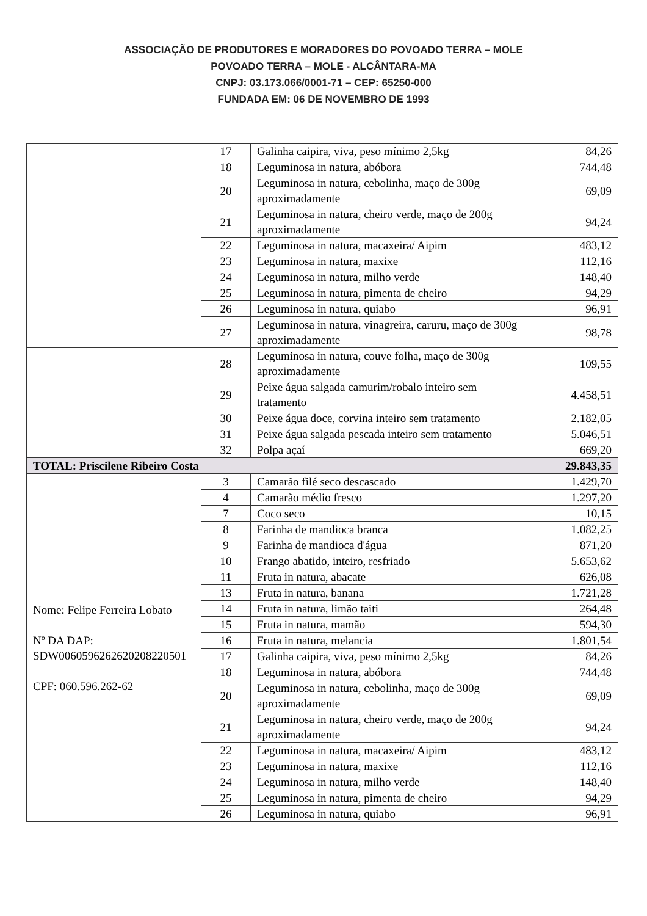ASSOCIAÇÃO DE PRODUTORES E MORADORES DO POVOADO TERRA – MOLE
POVOADO TERRA – MOLE - ALCÂNTARA-MA
CNPJ: 03.173.066/0001-71 – CEP: 65250-000
FUNDADA EM: 06 DE NOVEMBRO DE 1993
| | 17 | Galinha caipira, viva, peso mínimo 2,5kg | 84,26 |
| | 18 | Leguminosa in natura, abóbora | 744,48 |
| | 20 | Leguminosa in natura, cebolinha, maço de 300g aproximadamente | 69,09 |
| | 21 | Leguminosa in natura, cheiro verde, maço de 200g aproximadamente | 94,24 |
| | 22 | Leguminosa in natura, macaxeira/ Aipim | 483,12 |
| | 23 | Leguminosa in natura, maxixe | 112,16 |
| | 24 | Leguminosa in natura, milho verde | 148,40 |
| | 25 | Leguminosa in natura, pimenta de cheiro | 94,29 |
| | 26 | Leguminosa in natura, quiabo | 96,91 |
| | 27 | Leguminosa in natura, vinagreira, caruru, maço de 300g aproximadamente | 98,78 |
| | 28 | Leguminosa in natura, couve folha, maço de 300g aproximadamente | 109,55 |
| | 29 | Peixe água salgada camurim/robalo inteiro sem tratamento | 4.458,51 |
| | 30 | Peixe água doce, corvina inteiro sem tratamento | 2.182,05 |
| | 31 | Peixe água salgada pescada inteiro sem tratamento | 5.046,51 |
| | 32 | Polpa açaí | 669,20 |
| TOTAL: Priscilene Ribeiro Costa | | | 29.843,35 |
| Nome: Felipe Ferreira Lobato Nº DA DAP: SDW0060596262620208220501 CPF: 060.596.262-62 | 3 | Camarão filé seco descascado | 1.429,70 |
| | 4 | Camarão médio fresco | 1.297,20 |
| | 7 | Coco seco | 10,15 |
| | 8 | Farinha de mandioca branca | 1.082,25 |
| | 9 | Farinha de mandioca d'água | 871,20 |
| | 10 | Frango abatido, inteiro, resfriado | 5.653,62 |
| | 11 | Fruta in natura, abacate | 626,08 |
| | 13 | Fruta in natura, banana | 1.721,28 |
| | 14 | Fruta in natura, limão taiti | 264,48 |
| | 15 | Fruta in natura, mamão | 594,30 |
| | 16 | Fruta in natura, melancia | 1.801,54 |
| | 17 | Galinha caipira, viva, peso mínimo 2,5kg | 84,26 |
| | 18 | Leguminosa in natura, abóbora | 744,48 |
| | 20 | Leguminosa in natura, cebolinha, maço de 300g aproximadamente | 69,09 |
| | 21 | Leguminosa in natura, cheiro verde, maço de 200g aproximadamente | 94,24 |
| | 22 | Leguminosa in natura, macaxeira/ Aipim | 483,12 |
| | 23 | Leguminosa in natura, maxixe | 112,16 |
| | 24 | Leguminosa in natura, milho verde | 148,40 |
| | 25 | Leguminosa in natura, pimenta de cheiro | 94,29 |
| | 26 | Leguminosa in natura, quiabo | 96,91 |